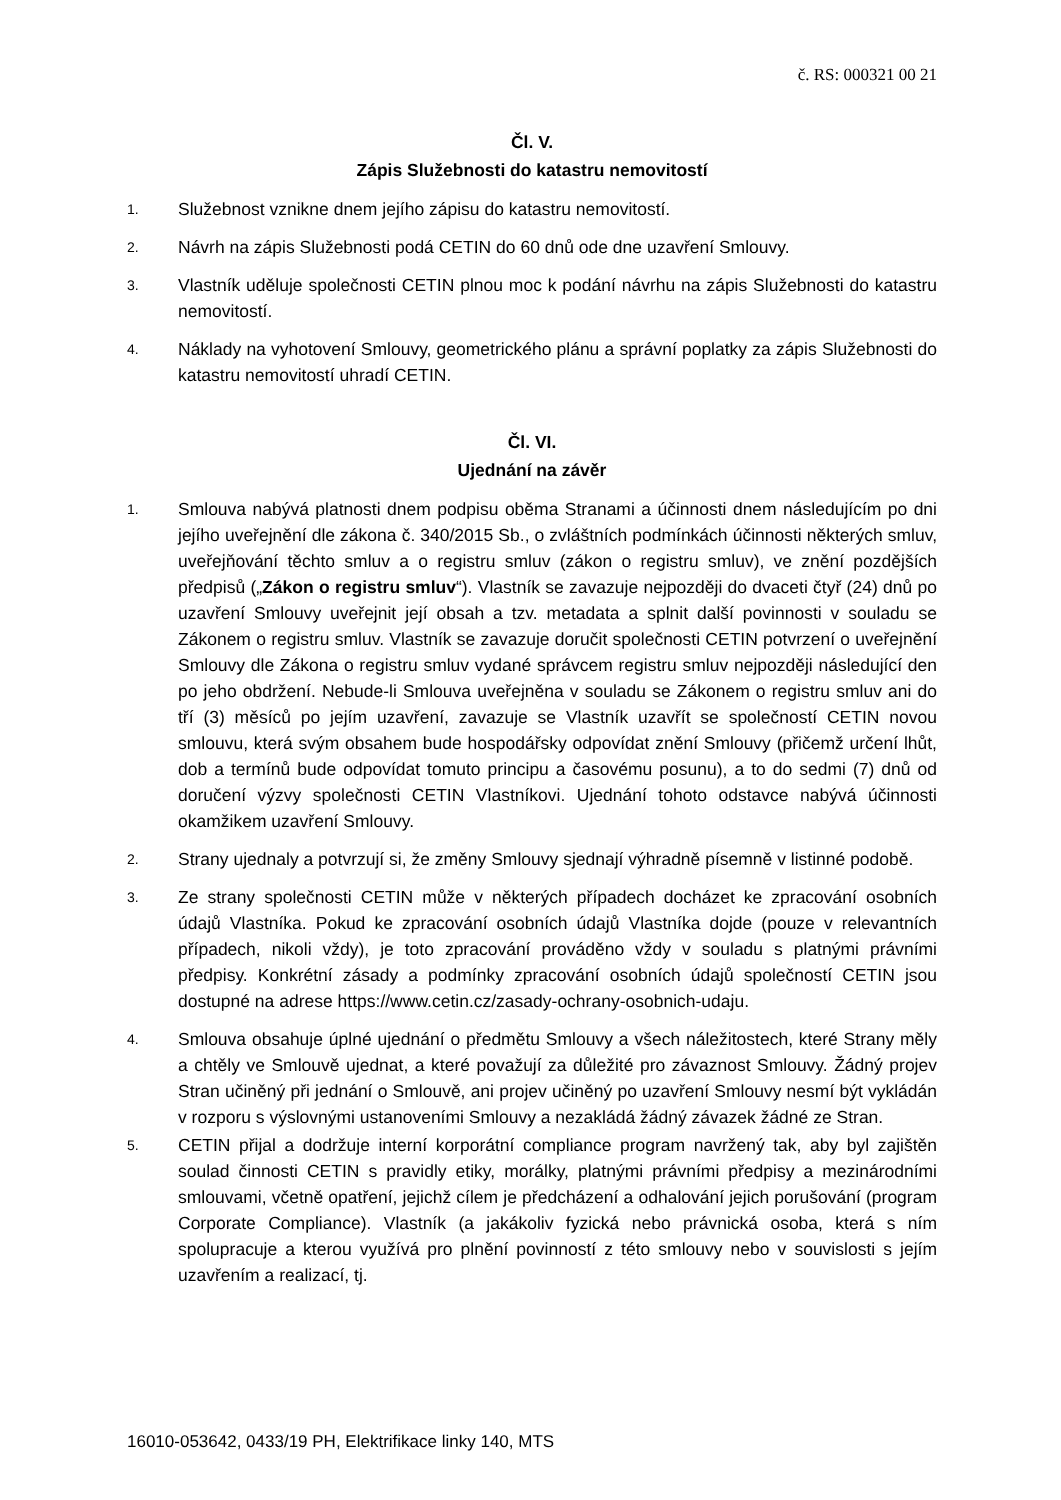č. RS: 000321 00 21
Čl. V.
Zápis Služebnosti do katastru nemovitostí
1.
Služebnost vznikne dnem jejího zápisu do katastru nemovitostí.
2.
Návrh na zápis Služebnosti podá CETIN do 60 dnů ode dne uzavření Smlouvy.
3.
Vlastník uděluje společnosti CETIN plnou moc k podání návrhu na zápis Služebnosti do katastru nemovitostí.
4.
Náklady na vyhotovení Smlouvy, geometrického plánu a správní poplatky za zápis Služebnosti do katastru nemovitostí uhradí CETIN.
Čl. VI.
Ujednání na závěr
1.
Smlouva nabývá platnosti dnem podpisu oběma Stranami a účinnosti dnem následujícím po dni jejího uveřejnění dle zákona č. 340/2015 Sb., o zvláštních podmínkách účinnosti některých smluv, uveřejňování těchto smluv a o registru smluv (zákon o registru smluv), ve znění pozdějších předpisů („Zákon o registru smluv“). Vlastník se zavazuje nejpozději do dvaceti čtyř (24) dnů po uzavření Smlouvy uveřejnit její obsah a tzv. metadata a splnit další povinnosti v souladu se Zákonem o registru smluv. Vlastník se zavazuje doručit společnosti CETIN potvrzení o uveřejnění Smlouvy dle Zákona o registru smluv vydané správcem registru smluv nejpozději následující den po jeho obdržení. Nebude-li Smlouva uveřejněna v souladu se Zákonem o registru smluv ani do tří (3) měsíců po jejím uzavření, zavazuje se Vlastník uzavřít se společností CETIN novou smlouvu, která svým obsahem bude hospodářsky odpovídat znění Smlouvy (přičemž určení lhůt, dob a termínů bude odpovídat tomuto principu a časovému posunu), a to do sedmi (7) dnů od doručení výzvy společnosti CETIN Vlastníkovi. Ujednání tohoto odstavce nabývá účinnosti okamžikem uzavření Smlouvy.
2.
Strany ujednaly a potvrzují si, že změny Smlouvy sjednají výhradně písemně v listinné podobě.
3.
Ze strany společnosti CETIN může v některých případech docházet ke zpracování osobních údajů Vlastníka. Pokud ke zpracování osobních údajů Vlastníka dojde (pouze v relevantních případech, nikoli vždy), je toto zpracování prováděno vždy v souladu s platnými právními předpisy. Konkrétní zásady a podmínky zpracování osobních údajů společností CETIN jsou dostupné na adrese https://www.cetin.cz/zasady-ochrany-osobnich-udaju.
4.
Smlouva obsahuje úplné ujednání o předmětu Smlouvy a všech náležitostech, které Strany měly a chtěly ve Smlouvě ujednat, a které považují za důležité pro závaznost Smlouvy. Žádný projev Stran učiněný při jednání o Smlouvě, ani projev učiněný po uzavření Smlouvy nesmí být vykládán v rozporu s výslovnými ustanoveními Smlouvy a nezakládá žádný závazek žádné ze Stran.
5.
CETIN přijal a dodržuje interní korporátní compliance program navržený tak, aby byl zajištěn soulad činnosti CETIN s pravidly etiky, morálky, platnými právními předpisy a mezinárodními smlouvami, včetně opatření, jejichž cílem je předcházení a odhalování jejich porušování (program Corporate Compliance). Vlastník (a jakákoliv fyzická nebo právnická osoba, která s ním spolupracuje a kterou využívá pro plnění povinností z této smlouvy nebo v souvislosti s jejím uzavřením a realizací, tj.
16010-053642, 0433/19 PH, Elektrifikace linky 140, MTS